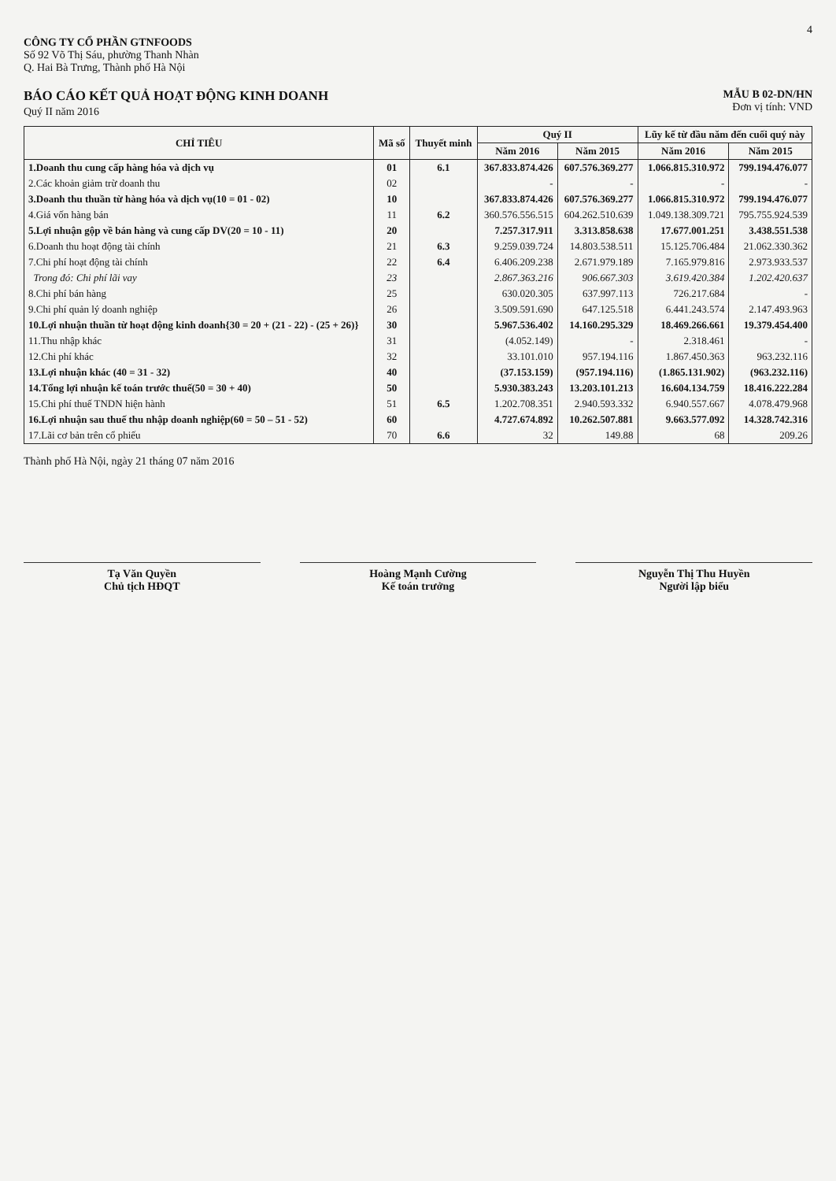4
CÔNG TY CỔ PHẦN GTNFOODS
Số 92 Võ Thị Sáu, phường Thanh Nhàn
Q. Hai Bà Trưng, Thành phố Hà Nội
BÁO CÁO KẾT QUẢ HOẠT ĐỘNG KINH DOANH
Quý II năm 2016
MẪU B 02-DN/HN
Đơn vị tính: VND
| CHỈ TIÊU | Mã số | Thuyết minh | Quý II | | Lũy kế từ đầu năm đến cuối quý này | |
| --- | --- | --- | --- | --- | --- | --- |
| | | | Năm 2016 | Năm 2015 | Năm 2016 | Năm 2015 |
| 1.Doanh thu cung cấp hàng hóa và dịch vụ | 01 | 6.1 | 367.833.874.426 | 607.576.369.277 | 1.066.815.310.972 | 799.194.476.077 |
| 2.Các khoản giảm trừ doanh thu | 02 | | - | - | - | - |
| 3.Doanh thu thuần từ hàng hóa và dịch vụ(10 = 01 - 02) | 10 | | 367.833.874.426 | 607.576.369.277 | 1.066.815.310.972 | 799.194.476.077 |
| 4.Giá vốn hàng bán | 11 | 6.2 | 360.576.556.515 | 604.262.510.639 | 1.049.138.309.721 | 795.755.924.539 |
| 5.Lợi nhuận gộp về bán hàng và cung cấp DV(20 = 10 - 11) | 20 | | 7.257.317.911 | 3.313.858.638 | 17.677.001.251 | 3.438.551.538 |
| 6.Doanh thu hoạt động tài chính | 21 | 6.3 | 9.259.039.724 | 14.803.538.511 | 15.125.706.484 | 21.062.330.362 |
| 7.Chi phí hoạt động tài chính | 22 | 6.4 | 6.406.209.238 | 2.671.979.189 | 7.165.979.816 | 2.973.933.537 |
| Trong đó: Chi phí lãi vay | 23 | | 2.867.363.216 | 906.667.303 | 3.619.420.384 | 1.202.420.637 |
| 8.Chi phí bán hàng | 25 | | 630.020.305 | 637.997.113 | 726.217.684 | - |
| 9.Chi phí quản lý doanh nghiệp | 26 | | 3.509.591.690 | 647.125.518 | 6.441.243.574 | 2.147.493.963 |
| 10.Lợi nhuận thuần từ hoạt động kinh doanh{30 = 20 + (21 - 22) - (25 + 26)} | 30 | | 5.967.536.402 | 14.160.295.329 | 18.469.266.661 | 19.379.454.400 |
| 11.Thu nhập khác | 31 | | (4.052.149) | - | 2.318.461 | - |
| 12.Chi phí khác | 32 | | 33.101.010 | 957.194.116 | 1.867.450.363 | 963.232.116 |
| 13.Lợi nhuận khác (40 = 31 - 32) | 40 | | (37.153.159) | (957.194.116) | (1.865.131.902) | (963.232.116) |
| 14.Tổng lợi nhuận kế toán trước thuế(50 = 30 + 40) | 50 | | 5.930.383.243 | 13.203.101.213 | 16.604.134.759 | 18.416.222.284 |
| 15.Chi phí thuế TNDN hiện hành | 51 | 6.5 | 1.202.708.351 | 2.940.593.332 | 6.940.557.667 | 4.078.479.968 |
| 16.Lợi nhuận sau thuế thu nhập doanh nghiệp(60 = 50 – 51 - 52) | 60 | | 4.727.674.892 | 10.262.507.881 | 9.663.577.092 | 14.328.742.316 |
| 17.Lãi cơ bản trên cổ phiếu | 70 | 6.6 | 32 | 149.88 | 68 | 209.26 |
Thành phố Hà Nội, ngày 21 tháng 07 năm 2016
Tạ Văn Quyền
Chủ tịch HĐQT
Hoàng Mạnh Cường
Kế toán trưởng
Nguyễn Thị Thu Huyền
Người lập biểu